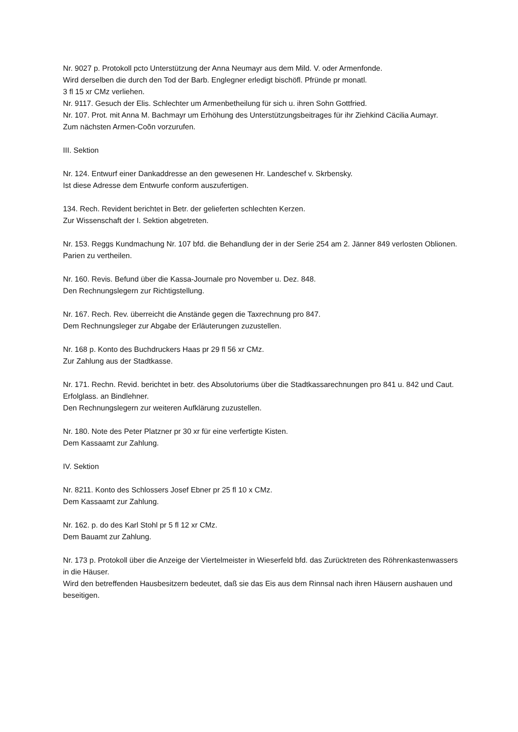Nr. 9027 p. Protokoll pcto Unterstützung der Anna Neumayr aus dem Mild. V. oder Armenfonde.
Wird derselben die durch den Tod der Barb. Englegner erledigt bischöfl. Pfründe pr monatl.
3 fl 15 xr CMz verliehen.
Nr. 9117. Gesuch der Elis. Schlechter um Armenbetheilung für sich u. ihren Sohn Gottfried.
Nr. 107. Prot. mit Anna M. Bachmayr um Erhöhung des Unterstützungsbeitrages für ihr Ziehkind Cäcilia Aumayr.
Zum nächsten Armen-Coõn vorzurufen.
III. Sektion
Nr. 124. Entwurf einer Dankaddresse an den gewesenen Hr. Landeschef v. Skrbensky.
Ist diese Adresse dem Entwurfe conform auszufertigen.
134. Rech. Revident berichtet in Betr. der gelieferten schlechten Kerzen.
Zur Wissenschaft der I. Sektion abgetreten.
Nr. 153. Reggs Kundmachung Nr. 107 bfd. die Behandlung der in der Serie 254 am 2. Jänner 849 verlosten Oblionen.
Parien zu vertheilen.
Nr. 160. Revis. Befund über die Kassa-Journale pro November u. Dez. 848.
Den Rechnungslegern zur Richtigstellung.
Nr. 167. Rech. Rev. überreicht die Anstände gegen die Taxrechnung pro 847.
Dem Rechnungsleger zur Abgabe der Erläuterungen zuzustellen.
Nr. 168 p. Konto des Buchdruckers Haas pr 29 fl 56 xr CMz.
Zur Zahlung aus der Stadtkasse.
Nr. 171. Rechn. Revid. berichtet in betr. des Absolutoriums über die Stadtkassarechnungen pro 841 u. 842 und Caut. Erfolglass. an Bindlehner.
Den Rechnungslegern zur weiteren Aufklärung zuzustellen.
Nr. 180. Note des Peter Platzner pr 30 xr für eine verfertigte Kisten.
Dem Kassaamt zur Zahlung.
IV. Sektion
Nr. 8211. Konto des Schlossers Josef Ebner pr 25 fl 10 x CMz.
Dem Kassaamt zur Zahlung.
Nr. 162. p. do des Karl Stohl pr 5 fl 12 xr CMz.
Dem Bauamt zur Zahlung.
Nr. 173 p. Protokoll über die Anzeige der Viertelmeister in Wieserfeld bfd. das Zurücktreten des Röhrenkastenwassers in die Häuser.
Wird den betreffenden Hausbesitzern bedeutet, daß sie das Eis aus dem Rinnsal nach ihren Häusern aushauen und beseitigen.